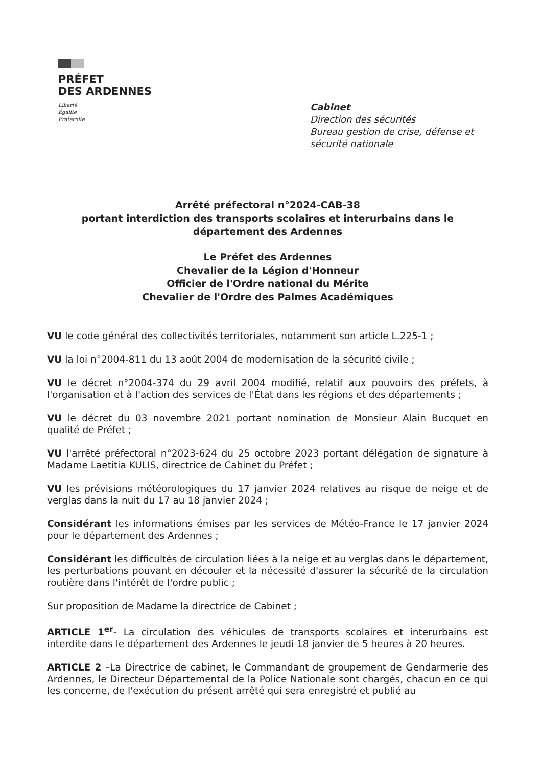PRÉFET
DES ARDENNES
Liberté
Égalité
Fraternité
Cabinet
Direction des sécurités
Bureau gestion de crise, défense et
sécurité nationale
Arrêté préfectoral n°2024-CAB-38
portant interdiction des transports scolaires et interurbains dans le département des Ardennes
Le Préfet des Ardennes
Chevalier de la Légion d'Honneur
Officier de l'Ordre national du Mérite
Chevalier de l'Ordre des Palmes Académiques
VU le code général des collectivités territoriales, notamment son article L.225-1 ;
VU la loi n°2004-811 du 13 août 2004 de modernisation de la sécurité civile ;
VU le décret n°2004-374 du 29 avril 2004 modifié, relatif aux pouvoirs des préfets, à l'organisation et à l'action des services de l'État dans les régions et des départements ;
VU le décret du 03 novembre 2021 portant nomination de Monsieur Alain Bucquet en qualité de Préfet ;
VU l'arrêté préfectoral n°2023-624 du 25 octobre 2023 portant délégation de signature à Madame Laetitia KULIS, directrice de Cabinet du Préfet ;
VU les prévisions météorologiques du 17 janvier 2024 relatives au risque de neige et de verglas dans la nuit du 17 au 18 janvier 2024 ;
Considérant les informations émises par les services de Météo-France le 17 janvier 2024 pour le département des Ardennes ;
Considérant les difficultés de circulation liées à la neige et au verglas dans le département, les perturbations pouvant en découler et la nécessité d'assurer la sécurité de la circulation routière dans l'intérêt de l'ordre public ;
Sur proposition de Madame la directrice de Cabinet ;
ARTICLE 1<sup>er</sup>- La circulation des véhicules de transports scolaires et interurbains est interdite dans le département des Ardennes le jeudi 18 janvier de 5 heures à 20 heures.
ARTICLE 2 –La Directrice de cabinet, le Commandant de groupement de Gendarmerie des Ardennes, le Directeur Départemental de la Police Nationale sont chargés, chacun en ce qui les concerne, de l'exécution du présent arrêté qui sera enregistré et publié au